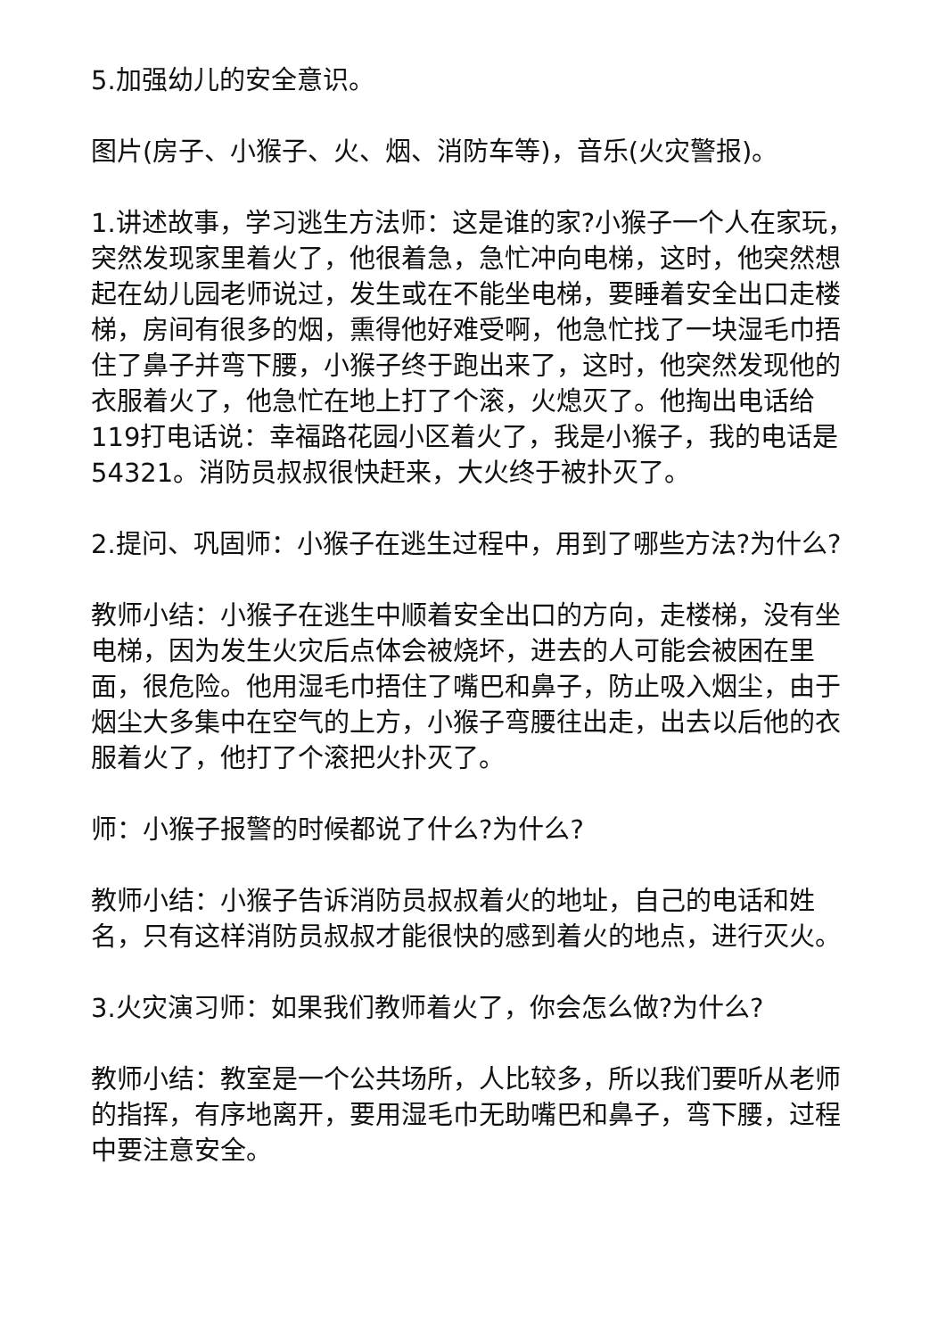5.加强幼儿的安全意识。
图片(房子、小猴子、火、烟、消防车等)，音乐(火灾警报)。
1.讲述故事，学习逃生方法师：这是谁的家?小猴子一个人在家玩，突然发现家里着火了，他很着急，急忙冲向电梯，这时，他突然想起在幼儿园老师说过，发生或在不能坐电梯，要睡着安全出口走楼梯，房间有很多的烟，熏得他好难受啊，他急忙找了一块湿毛巾捂住了鼻子并弯下腰，小猴子终于跑出来了，这时，他突然发现他的衣服着火了，他急忙在地上打了个滚，火熄灭了。他掏出电话给119打电话说：幸福路花园小区着火了，我是小猴子，我的电话是54321。消防员叔叔很快赶来，大火终于被扑灭了。
2.提问、巩固师：小猴子在逃生过程中，用到了哪些方法?为什么?
教师小结：小猴子在逃生中顺着安全出口的方向，走楼梯，没有坐电梯，因为发生火灾后点体会被烧坏，进去的人可能会被困在里面，很危险。他用湿毛巾捂住了嘴巴和鼻子，防止吸入烟尘，由于烟尘大多集中在空气的上方，小猴子弯腰往出走，出去以后他的衣服着火了，他打了个滚把火扑灭了。
师：小猴子报警的时候都说了什么?为什么?
教师小结：小猴子告诉消防员叔叔着火的地址，自己的电话和姓名，只有这样消防员叔叔才能很快的感到着火的地点，进行灭火。
3.火灾演习师：如果我们教师着火了，你会怎么做?为什么?
教师小结：教室是一个公共场所，人比较多，所以我们要听从老师的指挥，有序地离开，要用湿毛巾无助嘴巴和鼻子，弯下腰，过程中要注意安全。